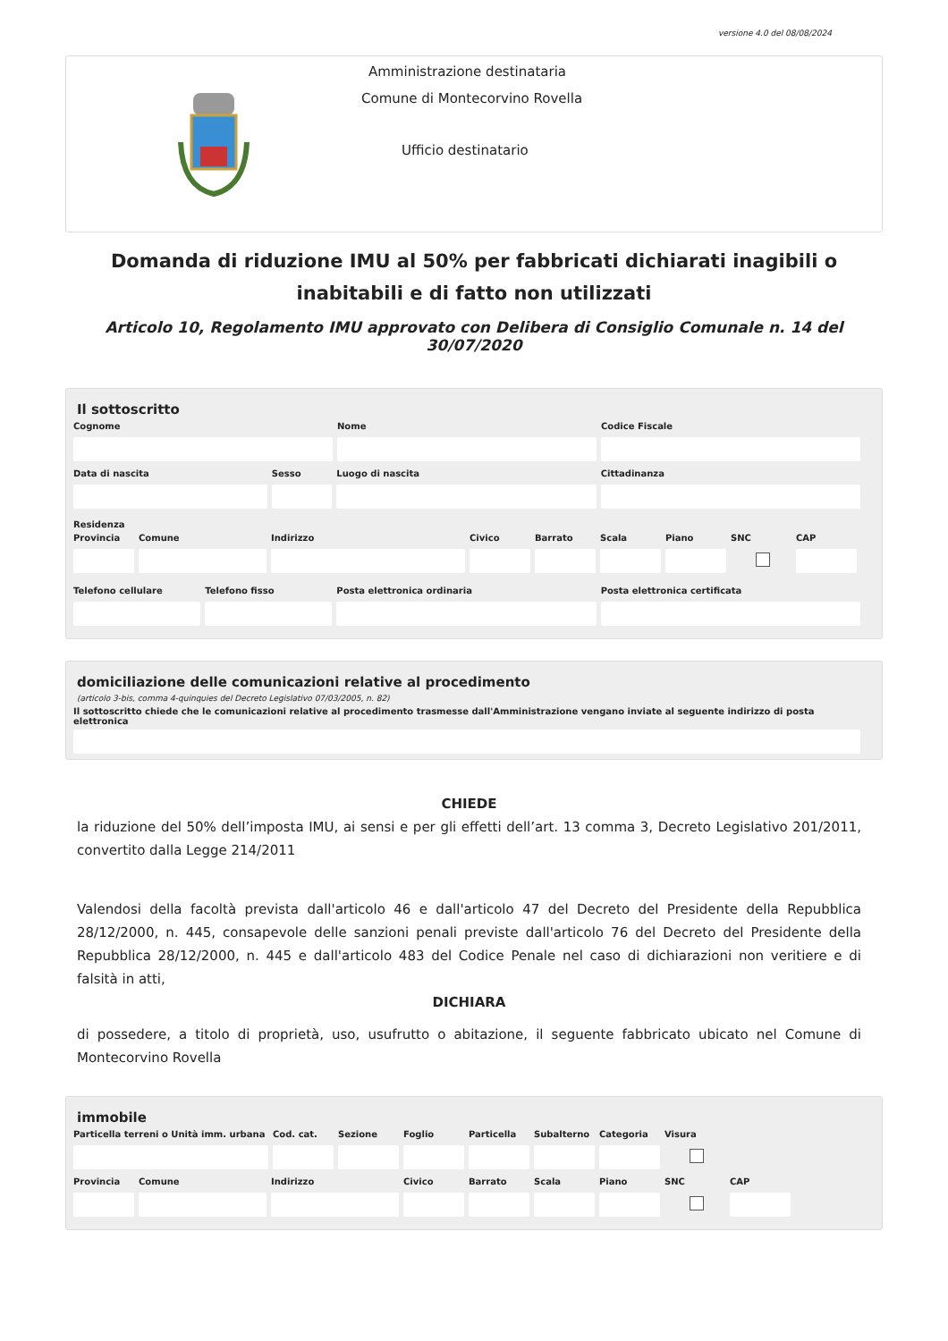versione 4.0 del 08/08/2024
Amministrazione destinataria
Comune di Montecorvino Rovella
Ufficio destinatario
Domanda di riduzione IMU al 50% per fabbricati dichiarati inagibili o inabitabili e di fatto non utilizzati
Articolo 10, Regolamento IMU approvato con Delibera di Consiglio Comunale n. 14 del 30/07/2020
Il sottoscritto
Cognome Nome Codice Fiscale
Data di nascita Sesso Luogo di nascita Cittadinanza
Residenza
Provincia
Comune Indirizzo Civico Barrato Scala Piano SNC CAP
Telefono cellulare
Telefono fisso Posta elettronica ordinaria Posta elettronica certificata
domiciliazione delle comunicazioni relative al procedimento
(articolo 3-bis, comma 4-quinquies del Decreto Legislativo 07/03/2005, n. 82)
Il sottoscritto chiede che le comunicazioni relative al procedimento trasmesse dall'Amministrazione vengano inviate al seguente indirizzo di posta elettronica
CHIEDE
la riduzione del 50% dell’imposta IMU, ai sensi e per gli effetti dell’art. 13 comma 3, Decreto Legislativo 201/2011, convertito dalla Legge 214/2011
Valendosi della facoltà prevista dall'articolo 46 e dall'articolo 47 del Decreto del Presidente della Repubblica 28/12/2000, n. 445, consapevole delle sanzioni penali previste dall'articolo 76 del Decreto del Presidente della Repubblica 28/12/2000, n. 445 e dall'articolo 483 del Codice Penale nel caso di dichiarazioni non veritiere e di falsità in atti,
DICHIARA
di possedere, a titolo di proprietà, uso, usufrutto o abitazione, il seguente fabbricato ubicato nel Comune di Montecorvino Rovella
immobile
Particella terreni o Unità imm. urbana
Cod. cat.
Sezione Foglio Particella
Subalterno
Categoria
Visura
Provincia
Comune Indirizzo Civico Barrato Scala Piano SNC CAP